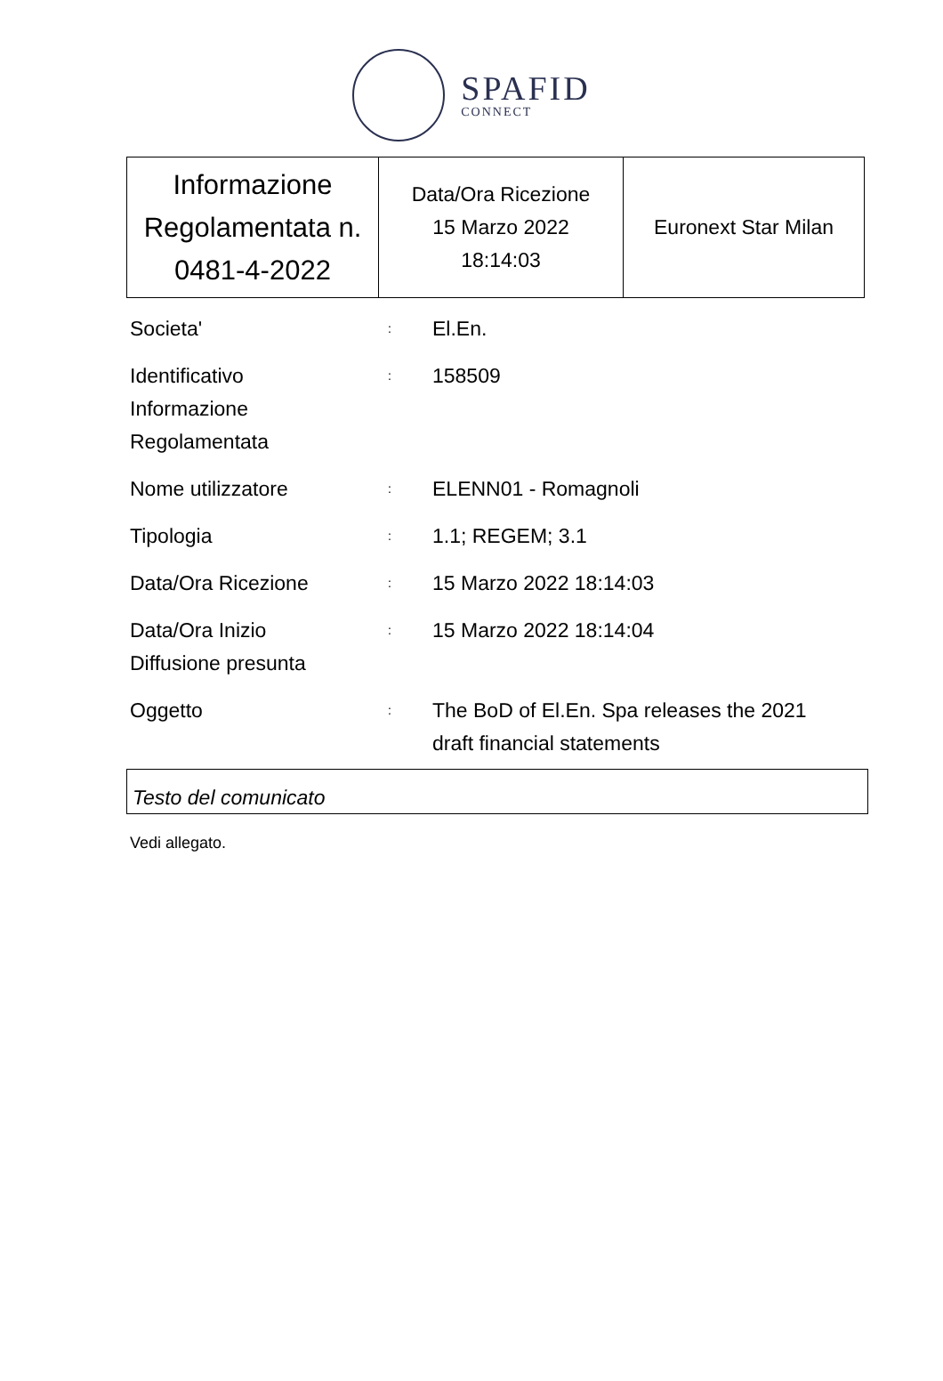SPAFID
CONNECT
| Informazione Regolamentata n. 0481-4-2022 | Data/Ora Ricezione 15 Marzo 2022 18:14:03 | Euronext Star Milan |
| Societa' | : | El.En. |
| Identificativo Informazione Regolamentata | : | 158509 |
| Nome utilizzatore | : | ELENN01 - Romagnoli |
| Tipologia | : | 1.1; REGEM; 3.1 |
| Data/Ora Ricezione | : | 15 Marzo 2022 18:14:03 |
| Data/Ora Inizio Diffusione presunta | : | 15 Marzo 2022 18:14:04 |
| Oggetto | : | The BoD of El.En. Spa releases the 2021 draft financial statements |
Testo del comunicato
Vedi allegato.